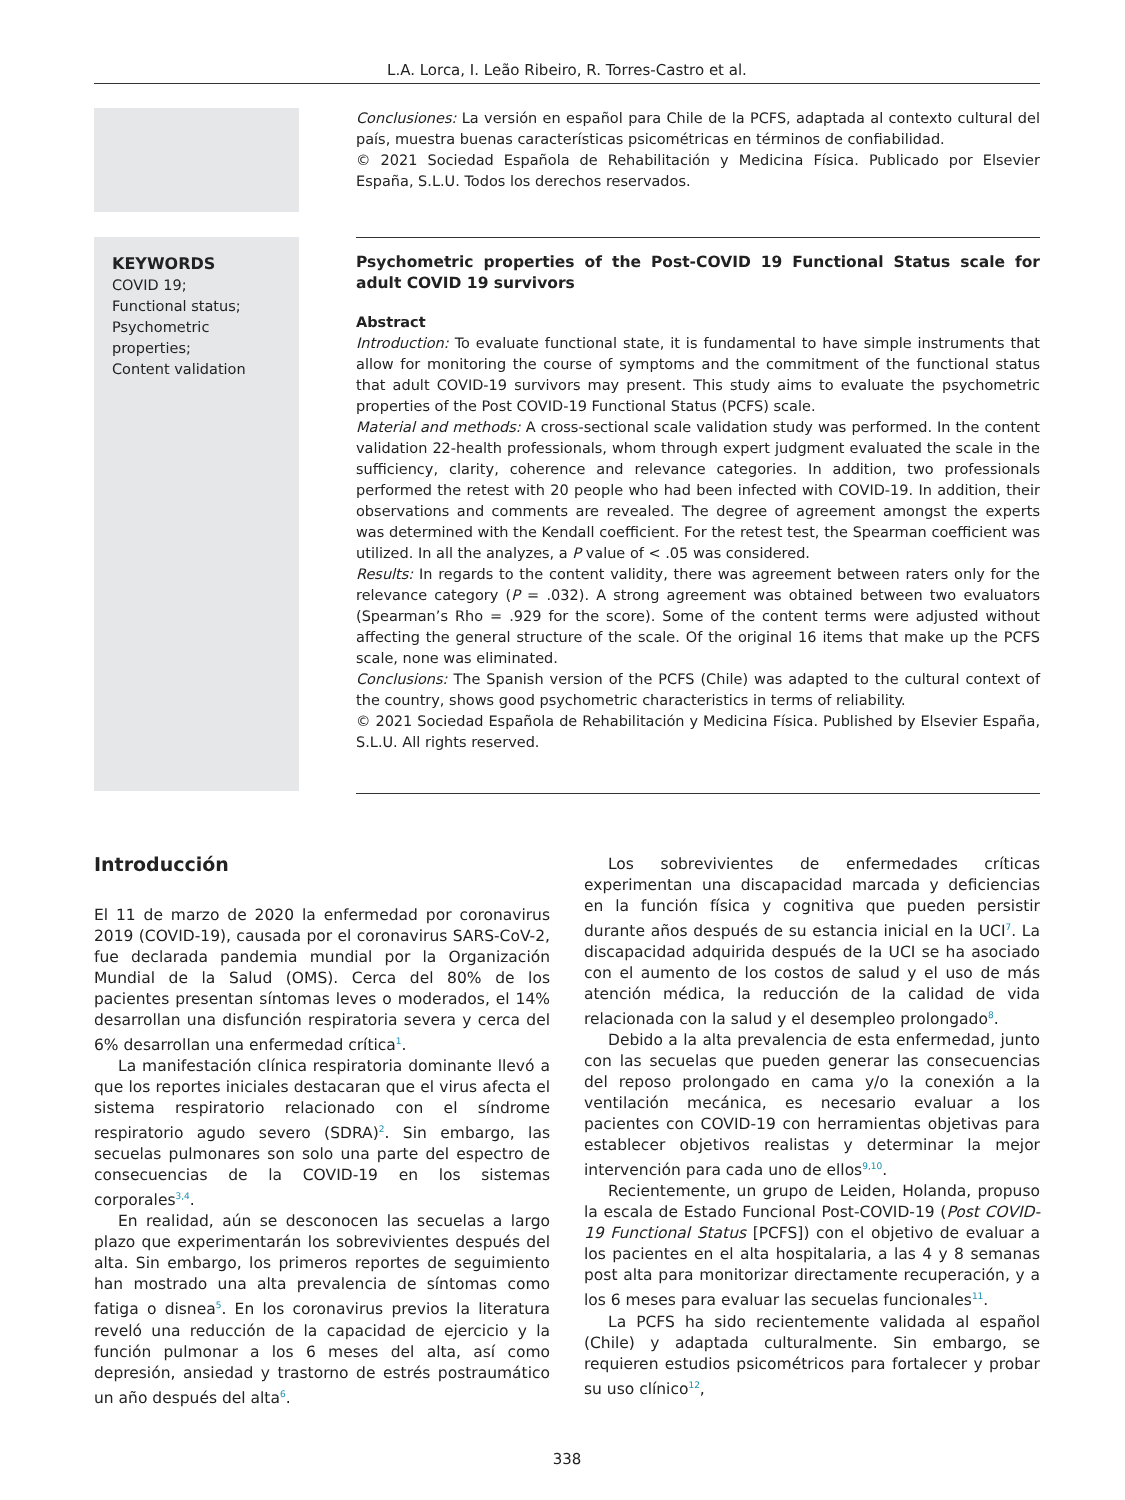L.A. Lorca, I. Leão Ribeiro, R. Torres-Castro et al.
Conclusiones: La versión en español para Chile de la PCFS, adaptada al contexto cultural del país, muestra buenas características psicométricas en términos de confiabilidad.
© 2021 Sociedad Española de Rehabilitación y Medicina Física. Publicado por Elsevier España, S.L.U. Todos los derechos reservados.
KEYWORDS
COVID 19;
Functional status;
Psychometric properties;
Content validation
Psychometric properties of the Post-COVID 19 Functional Status scale for adult COVID 19 survivors
Abstract
Introduction: To evaluate functional state, it is fundamental to have simple instruments that allow for monitoring the course of symptoms and the commitment of the functional status that adult COVID-19 survivors may present. This study aims to evaluate the psychometric properties of the Post COVID-19 Functional Status (PCFS) scale.
Material and methods: A cross-sectional scale validation study was performed. In the content validation 22-health professionals, whom through expert judgment evaluated the scale in the sufficiency, clarity, coherence and relevance categories. In addition, two professionals performed the retest with 20 people who had been infected with COVID-19. In addition, their observations and comments are revealed. The degree of agreement amongst the experts was determined with the Kendall coefficient. For the retest test, the Spearman coefficient was utilized. In all the analyzes, a P value of < .05 was considered.
Results: In regards to the content validity, there was agreement between raters only for the relevance category (P = .032). A strong agreement was obtained between two evaluators (Spearman’s Rho = .929 for the score). Some of the content terms were adjusted without affecting the general structure of the scale. Of the original 16 items that make up the PCFS scale, none was eliminated.
Conclusions: The Spanish version of the PCFS (Chile) was adapted to the cultural context of the country, shows good psychometric characteristics in terms of reliability.
© 2021 Sociedad Española de Rehabilitación y Medicina Física. Published by Elsevier España, S.L.U. All rights reserved.
Introducción
El 11 de marzo de 2020 la enfermedad por coronavirus 2019 (COVID-19), causada por el coronavirus SARS-CoV-2, fue declarada pandemia mundial por la Organización Mundial de la Salud (OMS). Cerca del 80% de los pacientes presentan síntomas leves o moderados, el 14% desarrollan una disfunción respiratoria severa y cerca del 6% desarrollan una enfermedad crítica<sup>1</sup>.
La manifestación clínica respiratoria dominante llevó a que los reportes iniciales destacaran que el virus afecta el sistema respiratorio relacionado con el síndrome respiratorio agudo severo (SDRA)<sup>2</sup>. Sin embargo, las secuelas pulmonares son solo una parte del espectro de consecuencias de la COVID-19 en los sistemas corporales<sup>3,4</sup>.
En realidad, aún se desconocen las secuelas a largo plazo que experimentarán los sobrevivientes después del alta. Sin embargo, los primeros reportes de seguimiento han mostrado una alta prevalencia de síntomas como fatiga o disnea<sup>5</sup>. En los coronavirus previos la literatura reveló una reducción de la capacidad de ejercicio y la función pulmonar a los 6 meses del alta, así como depresión, ansiedad y trastorno de estrés postraumático un año después del alta<sup>6</sup>.
Los sobrevivientes de enfermedades críticas experimentan una discapacidad marcada y deficiencias en la función física y cognitiva que pueden persistir durante años después de su estancia inicial en la UCI<sup>7</sup>. La discapacidad adquirida después de la UCI se ha asociado con el aumento de los costos de salud y el uso de más atención médica, la reducción de la calidad de vida relacionada con la salud y el desempleo prolongado<sup>8</sup>.
Debido a la alta prevalencia de esta enfermedad, junto con las secuelas que pueden generar las consecuencias del reposo prolongado en cama y/o la conexión a la ventilación mecánica, es necesario evaluar a los pacientes con COVID-19 con herramientas objetivas para establecer objetivos realistas y determinar la mejor intervención para cada uno de ellos<sup>9,10</sup>.
Recientemente, un grupo de Leiden, Holanda, propuso la escala de Estado Funcional Post-COVID-19 (Post COVID-19 Functional Status [PCFS]) con el objetivo de evaluar a los pacientes en el alta hospitalaria, a las 4 y 8 semanas post alta para monitorizar directamente recuperación, y a los 6 meses para evaluar las secuelas funcionales<sup>11</sup>.
La PCFS ha sido recientemente validada al español (Chile) y adaptada culturalmente. Sin embargo, se requieren estudios psicométricos para fortalecer y probar su uso clínico<sup>12</sup>,
338